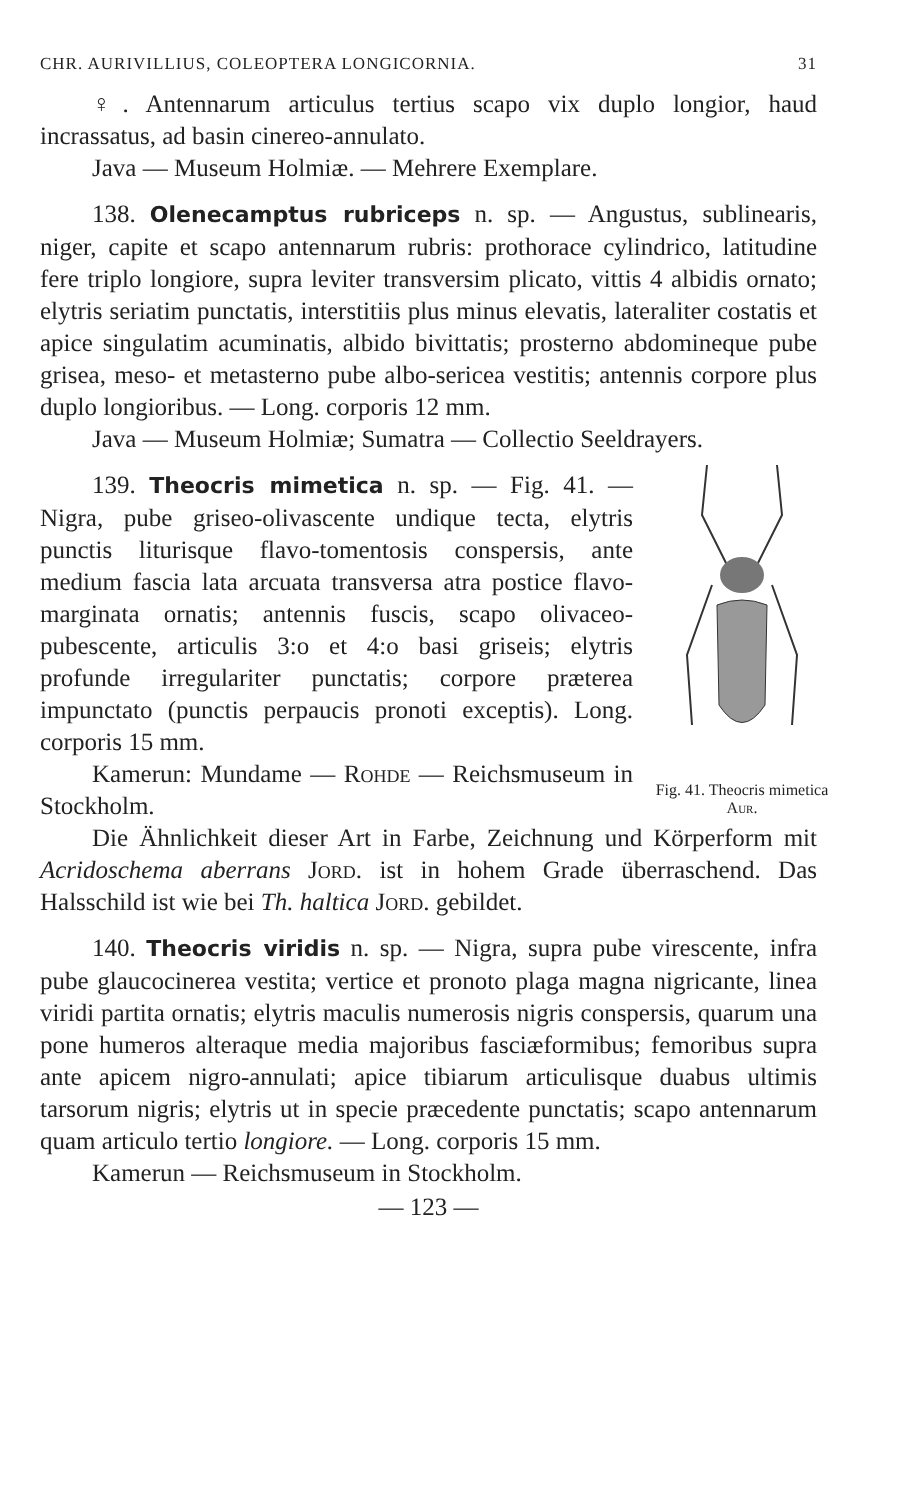CHR. AURIVILLIUS, COLEOPTERA LONGICORNIA. 31
♀. Antennarum articulus tertius scapo vix duplo longior, haud incrassatus, ad basin cinereo-annulato.
Java — Museum Holmiæ. — Mehrere Exemplare.
138. Olenecamptus rubriceps n. sp. — Angustus, sublinearis, niger, capite et scapo antennarum rubris: prothorace cylindrico, latitudine fere triplo longiore, supra leviter transversim plicato, vittis 4 albidis ornato; elytris seriatim punctatis, interstitiis plus minus elevatis, lateraliter costatis et apice singulatim acuminatis, albido bivittatis; prosterno abdomineque pube grisea, meso- et metasterno pube albo-sericea vestitis; antennis corpore plus duplo longioribus. — Long. corporis 12 mm.
Java — Museum Holmiæ; Sumatra — Collectio Seeldrayers.
Fig. 41. Theocris mimetica Aur.
139. Theocris mimetica n. sp. — Fig. 41. — Nigra, pube griseo-olivascente undique tecta, elytris punctis liturisque flavo-tomentosis conspersis, ante medium fascia lata arcuata transversa atra postice flavo-marginata ornatis; antennis fuscis, scapo olivaceo-pubescente, articulis 3:o et 4:o basi griseis; elytris profunde irregulariter punctatis; corpore præterea impunctato (punctis perpaucis pronoti exceptis). Long. corporis 15 mm.
Kamerun: Mundame — Rohde — Reichsmuseum in Stockholm.
Die Ähnlichkeit dieser Art in Farbe, Zeichnung und Körperform mit Acridoschema aberrans Jord. ist in hohem Grade überraschend. Das Halsschild ist wie bei Th. haltica Jord. gebildet.
140. Theocris viridis n. sp. — Nigra, supra pube virescente, infra pube glaucocinerea vestita; vertice et pronoto plaga magna nigricante, linea viridi partita ornatis; elytris maculis numerosis nigris conspersis, quarum una pone humeros alteraque media majoribus fasciæformibus; femoribus supra ante apicem nigro-annulati; apice tibiarum articulisque duabus ultimis tarsorum nigris; elytris ut in specie præcedente punctatis; scapo antennarum quam articulo tertio longiore. — Long. corporis 15 mm.
Kamerun — Reichsmuseum in Stockholm.
— 123 —